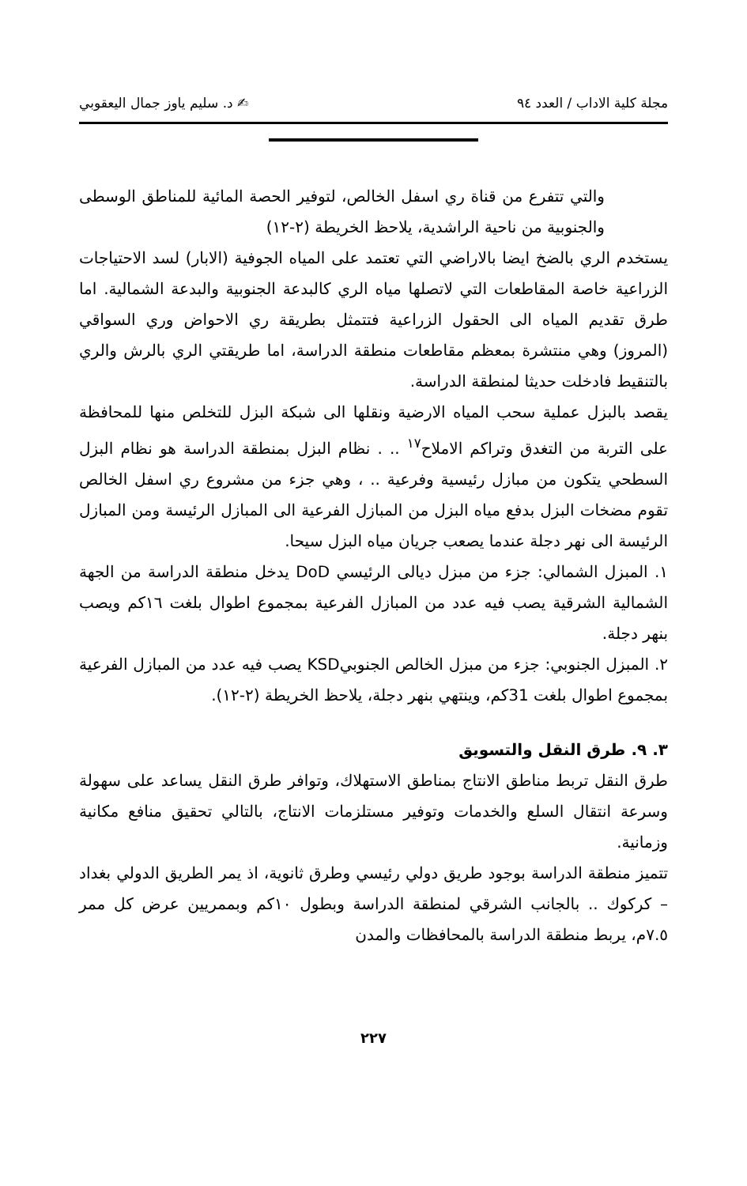مجلة كلية الاداب / العدد ٩٤ ✍ د. سليم ياوز جمال اليعقوبي
والتي تتفرع من قناة ري اسفل الخالص، لتوفير الحصة المائية للمناطق الوسطى والجنوبية من ناحية الراشدية، يلاحظ الخريطة (٢-١٢)
يستخدم الري بالضخ ايضا بالاراضي التي تعتمد على المياه الجوفية (الابار) لسد الاحتياجات الزراعية خاصة المقاطعات التي لاتصلها مياه الري كالبدعة الجنوبية والبدعة الشمالية. اما طرق تقديم المياه الى الحقول الزراعية فتتمثل بطريقة ري الاحواض وري السواقي (المروز) وهي منتشرة بمعظم مقاطعات منطقة الدراسة، اما طريقتي الري بالرش والري بالتنقيط فادخلت حديثا لمنطقة الدراسة.
يقصد بالبزل عملية سحب المياه الارضية ونقلها الى شبكة البزل للتخلص منها للمحافظة على التربة من التغدق وتراكم الاملاح<sup>١٧</sup> .. . نظام البزل بمنطقة الدراسة هو نظام البزل السطحي يتكون من مبازل رئيسية وفرعية .. ، وهي جزء من مشروع ري اسفل الخالص تقوم مضخات البزل بدفع مياه البزل من المبازل الفرعية الى المبازل الرئيسة ومن المبازل الرئيسة الى نهر دجلة عندما يصعب جريان مياه البزل سيحا.
١. المبزل الشمالي: جزء من مبزل ديالى الرئيسي DoD يدخل منطقة الدراسة من الجهة الشمالية الشرقية يصب فيه عدد من المبازل الفرعية بمجموع اطوال بلغت ١٦كم ويصب بنهر دجلة.
٢. المبزل الجنوبي: جزء من مبزل الخالص الجنوبيKSD يصب فيه عدد من المبازل الفرعية بمجموع اطوال بلغت 31كم، وينتهي بنهر دجلة، يلاحظ الخريطة (٢-١٢).
٣. ٩. طرق النقل والتسويق
طرق النقل تربط مناطق الانتاج بمناطق الاستهلاك، وتوافر طرق النقل يساعد على سهولة وسرعة انتقال السلع والخدمات وتوفير مستلزمات الانتاج، بالتالي تحقيق منافع مكانية وزمانية.
تتميز منطقة الدراسة بوجود طريق دولي رئيسي وطرق ثانوية، اذ يمر الطريق الدولي بغداد – كركوك .. بالجانب الشرقي لمنطقة الدراسة وبطول ١٠كم وبممريين عرض كل ممر ٧.٥م، يربط منطقة الدراسة بالمحافظات والمدن
٢٢٧